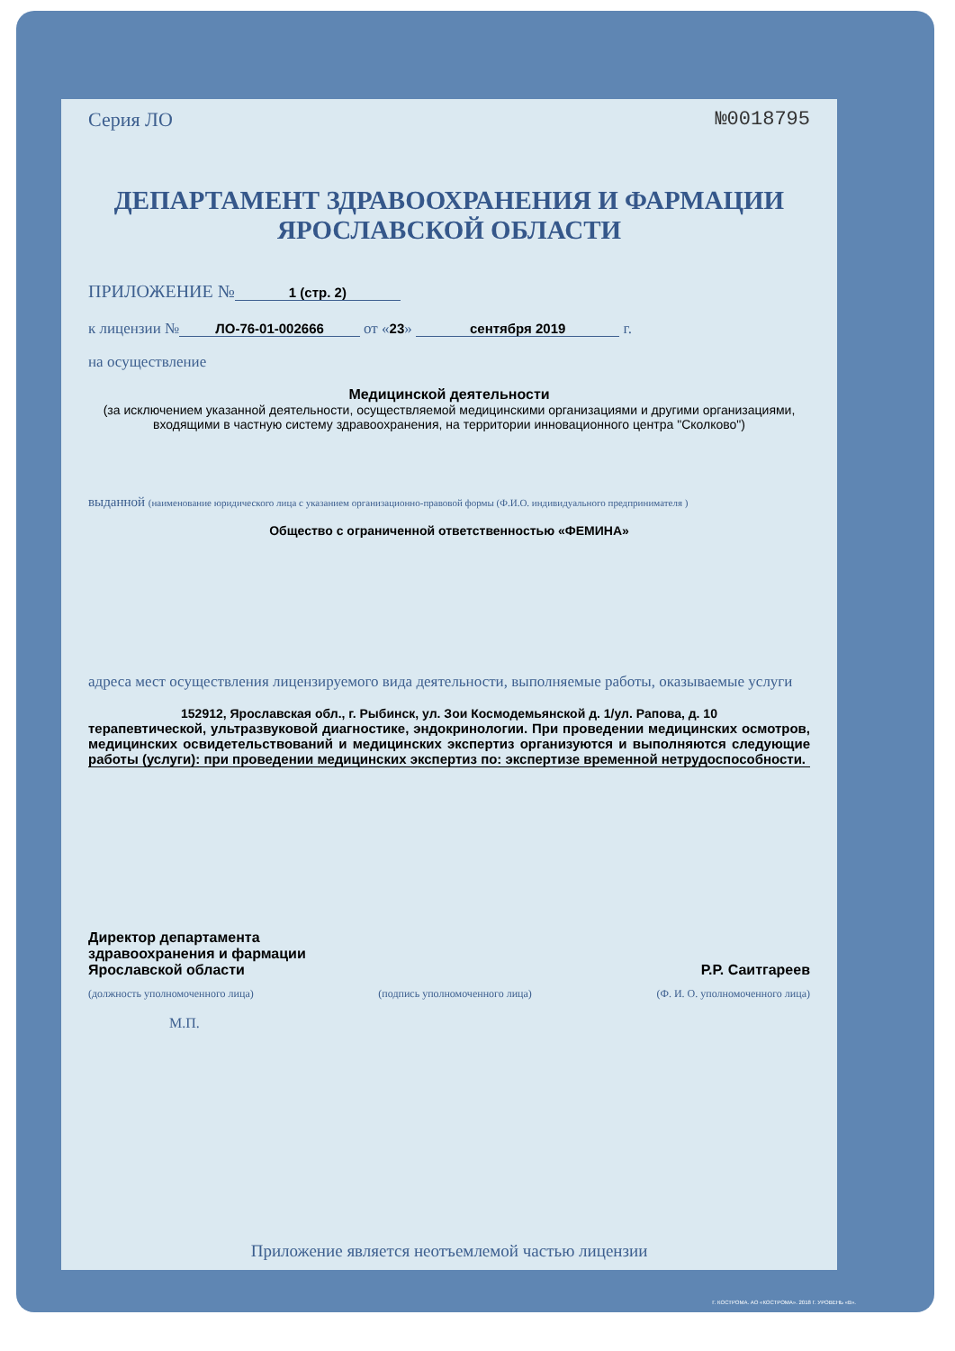Серия ЛО №0018795
ДЕПАРТАМЕНТ ЗДРАВООХРАНЕНИЯ И ФАРМАЦИИ
ЯРОСЛАВСКОЙ ОБЛАСТИ
ПРИЛОЖЕНИЕ № 1 (стр. 2)
к лицензии № ЛО-76-01-002666 от «23» сентября 2019 г.
на осуществление
Медицинской деятельности
(за исключением указанной деятельности, осуществляемой медицинскими организациями и другими организациями, входящими в частную систему здравоохранения, на территории инновационного центра "Сколково")
выданной (наименование юридического лица с указанием организационно-правовой формы (Ф.И.О. индивидуального предпринимателя )
Общество с ограниченной ответственностью «ФЕМИНА»
адреса мест осуществления лицензируемого вида деятельности, выполняемые работы, оказываемые услуги
152912, Ярославская обл., г. Рыбинск, ул. Зои Космодемьянской д. 1/ул. Рапова, д. 10
терапевтической, ультразвуковой диагностике, эндокринологии. При проведении медицинских осмотров, медицинских освидетельствований и медицинских экспертиз организуются и выполняются следующие работы (услуги): при проведении медицинских экспертиз по: экспертизе временной нетрудоспособности.
Директор департамента
здравоохранения и фармации
Ярославской области Р.Р. Саитгареев
(должность уполномоченного лица) (подпись уполномоченного лица) (Ф. И. О. уполномоченного лица)
М.П.
Приложение является неотъемлемой частью лицензии
Г. КОСТРОМА. АО «КОСТРОМА». 2018 Г. УРОВЕНЬ «В».